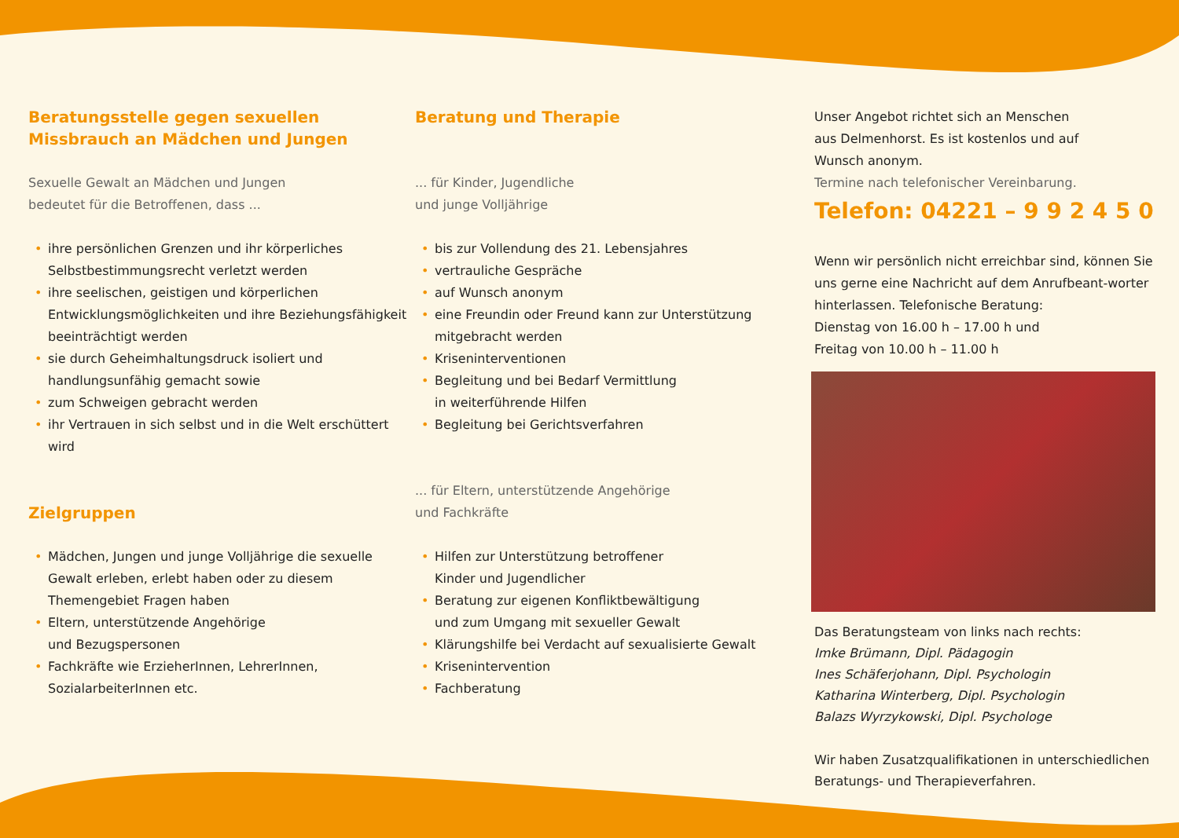Beratungsstelle gegen sexuellen
Missbrauch an Mädchen und Jungen
Sexuelle Gewalt an Mädchen und Jungen
bedeutet für die Betroffenen, dass ...
• ihre persönlichen Grenzen und ihr körperliches Selbstbestimmungsrecht verletzt werden
• ihre seelischen, geistigen und körperlichen Entwicklungsmöglichkeiten und ihre Beziehungsfähigkeit beeinträchtigt werden
• sie durch Geheimhaltungsdruck isoliert und handlungsunfähig gemacht sowie
• zum Schweigen gebracht werden
• ihr Vertrauen in sich selbst und in die Welt erschüttert wird
Zielgruppen
• Mädchen, Jungen und junge Volljährige die sexuelle Gewalt erleben, erlebt haben oder zu diesem Themengebiet Fragen haben
• Eltern, unterstützende Angehörige
und Bezugspersonen
• Fachkräfte wie ErzieherInnen, LehrerInnen, SozialarbeiterInnen etc.
Beratung und Therapie
... für Kinder, Jugendliche
und junge Volljährige
• bis zur Vollendung des 21. Lebensjahres
• vertrauliche Gespräche
• auf Wunsch anonym
• eine Freundin oder Freund kann zur Unterstützung mitgebracht werden
• Kriseninterventionen
• Begleitung und bei Bedarf Vermittlung
in weiterführende Hilfen
• Begleitung bei Gerichtsverfahren
... für Eltern, unterstützende Angehörige
und Fachkräfte
• Hilfen zur Unterstützung betroffener
Kinder und Jugendlicher
• Beratung zur eigenen Konfliktbewältigung
und zum Umgang mit sexueller Gewalt
• Klärungshilfe bei Verdacht auf sexualisierte Gewalt
• Krisenintervention
• Fachberatung
Unser Angebot richtet sich an Menschen
aus Delmenhorst. Es ist kostenlos und auf
Wunsch anonym.
Termine nach telefonischer Vereinbarung.
Telefon: 04221 – 9 9 2 4 5 0
Wenn wir persönlich nicht erreichbar sind, können Sie uns gerne eine Nachricht auf dem Anrufbeant-worter hinterlassen. Telefonische Beratung:
Dienstag von 16.00 h – 17.00 h und
Freitag von 10.00 h – 11.00 h
Das Beratungsteam von links nach rechts:
Imke Brümann, Dipl. Pädagogin
Ines Schäferjohann, Dipl. Psychologin
Katharina Winterberg, Dipl. Psychologin
Balazs Wyrzykowski, Dipl. Psychologe
Wir haben Zusatzqualifikationen in unterschiedlichen Beratungs- und Therapieverfahren.